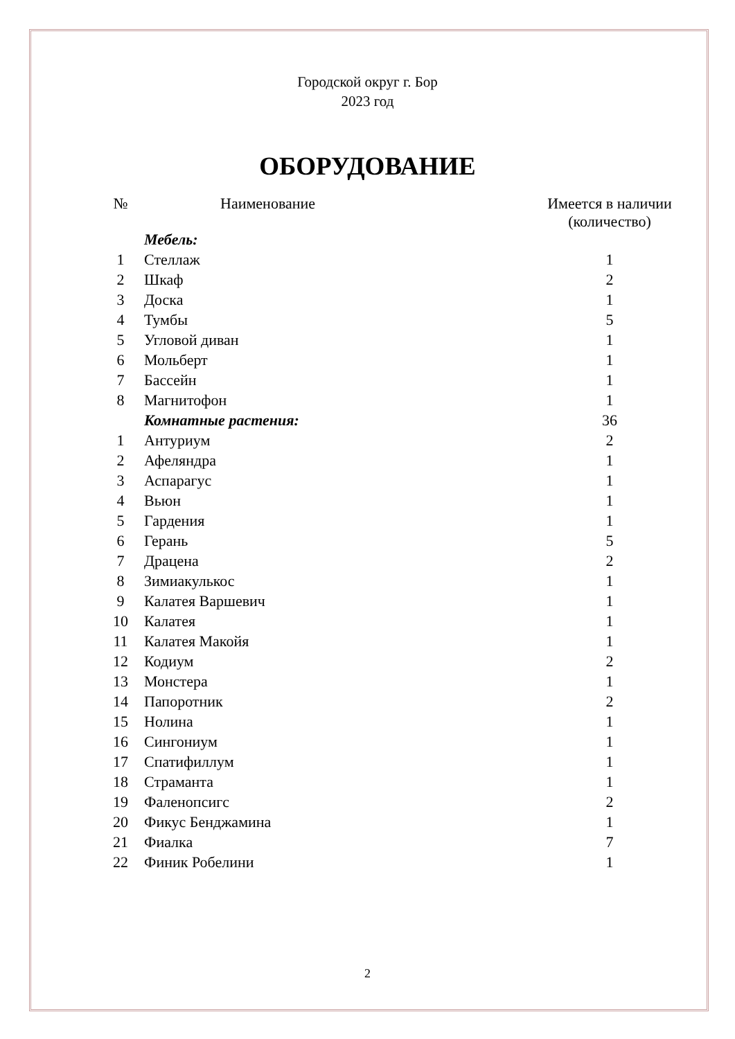Городской округ г. Бор
2023 год
ОБОРУДОВАНИЕ
| № | Наименование | Имеется в наличии (количество) |
| --- | --- | --- |
| | Мебель: | |
| 1 | Стеллаж | 1 |
| 2 | Шкаф | 2 |
| 3 | Доска | 1 |
| 4 | Тумбы | 5 |
| 5 | Угловой диван | 1 |
| 6 | Мольберт | 1 |
| 7 | Бассейн | 1 |
| 8 | Магнитофон | 1 |
| | Комнатные растения: | 36 |
| 1 | Антуриум | 2 |
| 2 | Афеляндра | 1 |
| 3 | Аспарагус | 1 |
| 4 | Вьюн | 1 |
| 5 | Гардения | 1 |
| 6 | Герань | 5 |
| 7 | Драцена | 2 |
| 8 | Зимиакулькос | 1 |
| 9 | Калатея Варшевич | 1 |
| 10 | Калатея | 1 |
| 11 | Калатея Макойя | 1 |
| 12 | Кодиум | 2 |
| 13 | Монстера | 1 |
| 14 | Папоротник | 2 |
| 15 | Нолина | 1 |
| 16 | Сингониум | 1 |
| 17 | Спатифиллум | 1 |
| 18 | Страманта | 1 |
| 19 | Фаленопсигс | 2 |
| 20 | Фикус Бенджамина | 1 |
| 21 | Фиалка | 7 |
| 22 | Финик Робелини | 1 |
2